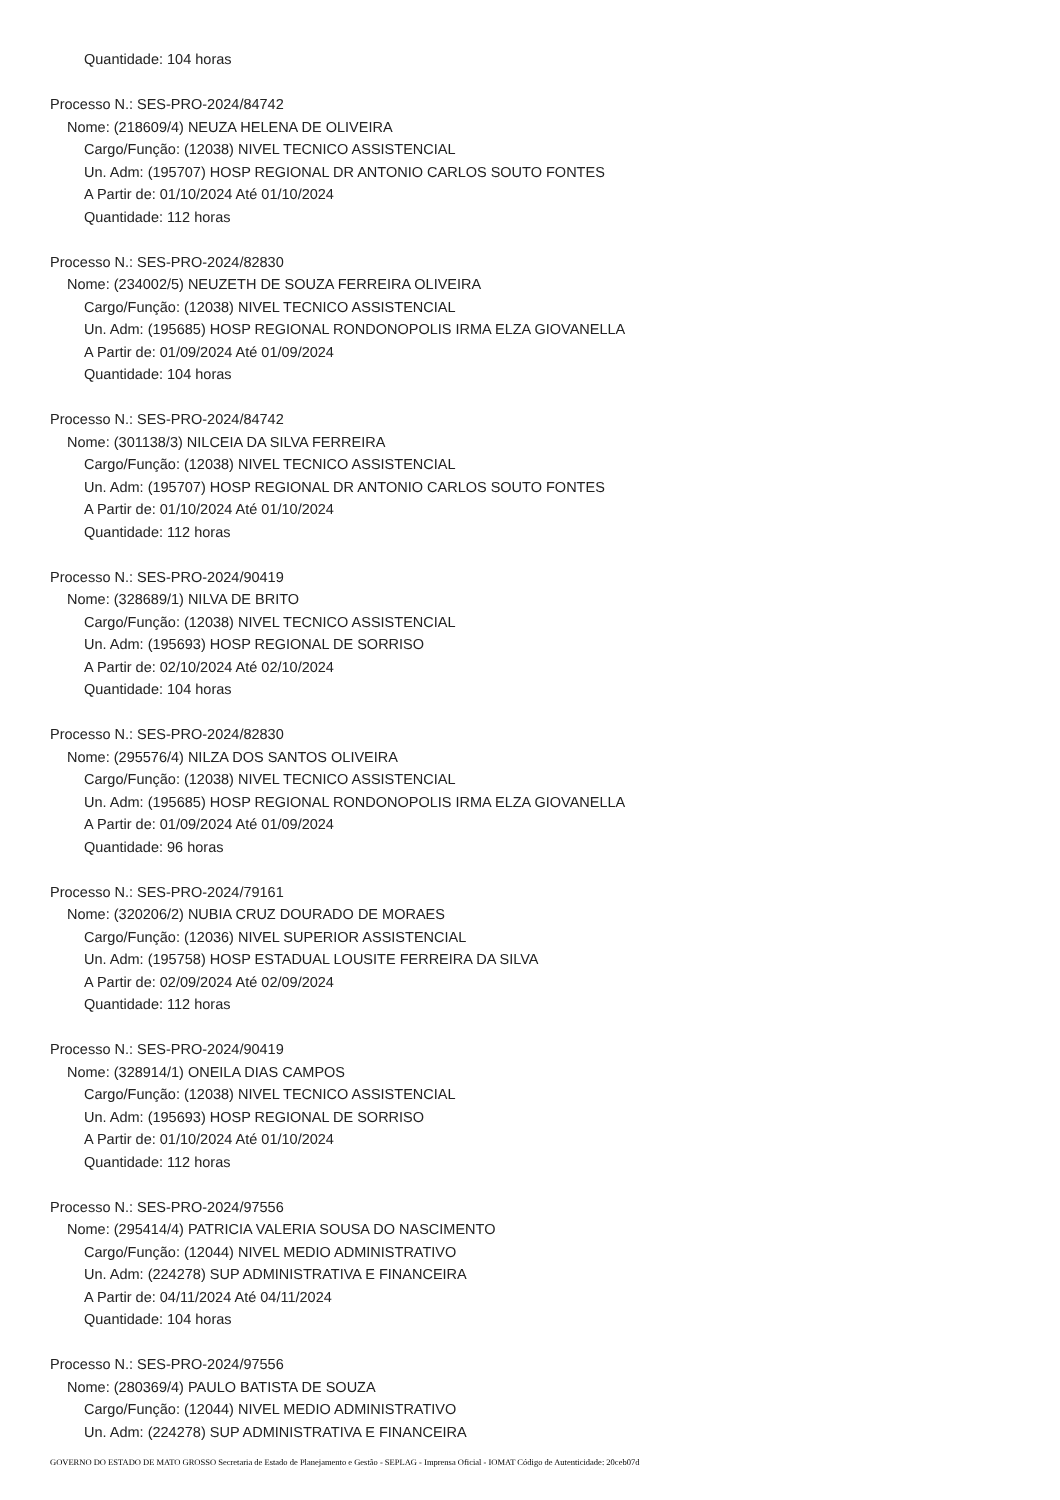Quantidade: 104 horas
Processo N.: SES-PRO-2024/84742
Nome: (218609/4) NEUZA HELENA DE OLIVEIRA
Cargo/Função: (12038) NIVEL TECNICO ASSISTENCIAL
Un. Adm: (195707) HOSP REGIONAL DR ANTONIO CARLOS SOUTO FONTES
A Partir de: 01/10/2024 Até 01/10/2024
Quantidade: 112 horas
Processo N.: SES-PRO-2024/82830
Nome: (234002/5) NEUZETH DE SOUZA FERREIRA OLIVEIRA
Cargo/Função: (12038) NIVEL TECNICO ASSISTENCIAL
Un. Adm: (195685) HOSP REGIONAL RONDONOPOLIS IRMA ELZA GIOVANELLA
A Partir de: 01/09/2024 Até 01/09/2024
Quantidade: 104 horas
Processo N.: SES-PRO-2024/84742
Nome: (301138/3) NILCEIA DA SILVA FERREIRA
Cargo/Função: (12038) NIVEL TECNICO ASSISTENCIAL
Un. Adm: (195707) HOSP REGIONAL DR ANTONIO CARLOS SOUTO FONTES
A Partir de: 01/10/2024 Até 01/10/2024
Quantidade: 112 horas
Processo N.: SES-PRO-2024/90419
Nome: (328689/1) NILVA DE BRITO
Cargo/Função: (12038) NIVEL TECNICO ASSISTENCIAL
Un. Adm: (195693) HOSP REGIONAL DE SORRISO
A Partir de: 02/10/2024 Até 02/10/2024
Quantidade: 104 horas
Processo N.: SES-PRO-2024/82830
Nome: (295576/4) NILZA DOS SANTOS OLIVEIRA
Cargo/Função: (12038) NIVEL TECNICO ASSISTENCIAL
Un. Adm: (195685) HOSP REGIONAL RONDONOPOLIS IRMA ELZA GIOVANELLA
A Partir de: 01/09/2024 Até 01/09/2024
Quantidade: 96 horas
Processo N.: SES-PRO-2024/79161
Nome: (320206/2) NUBIA CRUZ DOURADO DE MORAES
Cargo/Função: (12036) NIVEL SUPERIOR ASSISTENCIAL
Un. Adm: (195758) HOSP ESTADUAL LOUSITE FERREIRA DA SILVA
A Partir de: 02/09/2024 Até 02/09/2024
Quantidade: 112 horas
Processo N.: SES-PRO-2024/90419
Nome: (328914/1) ONEILA DIAS CAMPOS
Cargo/Função: (12038) NIVEL TECNICO ASSISTENCIAL
Un. Adm: (195693) HOSP REGIONAL DE SORRISO
A Partir de: 01/10/2024 Até 01/10/2024
Quantidade: 112 horas
Processo N.: SES-PRO-2024/97556
Nome: (295414/4) PATRICIA VALERIA SOUSA DO NASCIMENTO
Cargo/Função: (12044) NIVEL MEDIO ADMINISTRATIVO
Un. Adm: (224278) SUP ADMINISTRATIVA E FINANCEIRA
A Partir de: 04/11/2024 Até 04/11/2024
Quantidade: 104 horas
Processo N.: SES-PRO-2024/97556
Nome: (280369/4) PAULO BATISTA DE SOUZA
Cargo/Função: (12044) NIVEL MEDIO ADMINISTRATIVO
Un. Adm: (224278) SUP ADMINISTRATIVA E FINANCEIRA
GOVERNO DO ESTADO DE MATO GROSSO Secretaria de Estado de Planejamento e Gestão - SEPLAG - Imprensa Oficial - IOMAT Código de Autenticidade: 20ceb07d